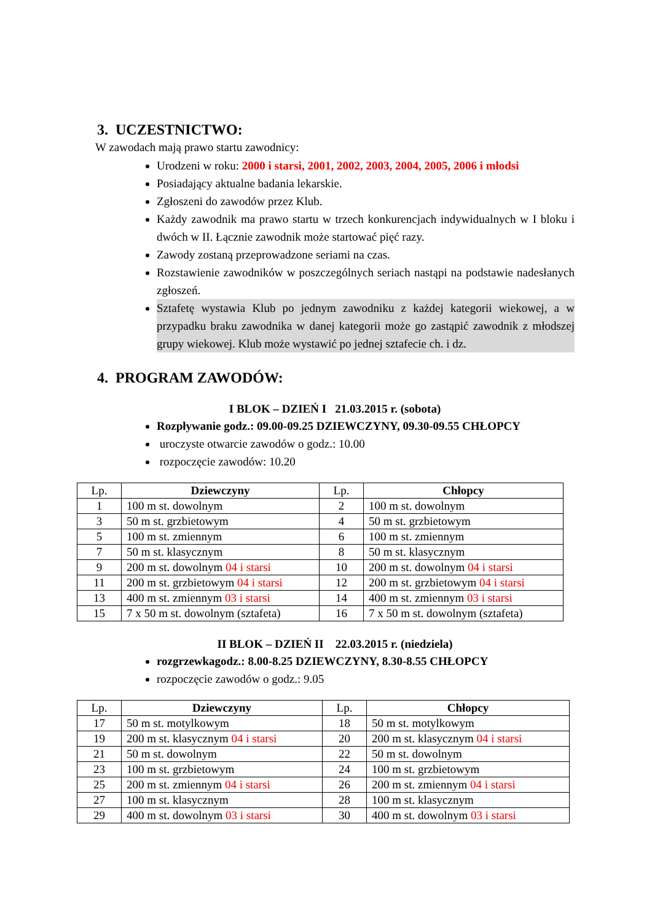3. UCZESTNICTWO:
W zawodach mają prawo startu zawodnicy:
Urodzeni w roku: 2000 i starsi, 2001, 2002, 2003, 2004, 2005, 2006 i młodsi
Posiadający aktualne badania lekarskie.
Zgłoszeni do zawodów przez Klub.
Każdy zawodnik ma prawo startu w trzech konkurencjach indywidualnych w I bloku i dwóch w II. Łącznie zawodnik może startować pięć razy.
Zawody zostaną przeprowadzone seriami na czas.
Rozstawienie zawodników w poszczególnych seriach nastąpi na podstawie nadesłanych zgłoszeń.
Sztafetę wystawia Klub po jednym zawodniku z każdej kategorii wiekowej, a w przypadku braku zawodnika w danej kategorii może go zastąpić zawodnik z młodszej grupy wiekowej. Klub może wystawić po jednej sztafecie ch. i dz.
4. PROGRAM ZAWODÓW:
I BLOK – DZIEŃ I 21.03.2015 r. (sobota)
Rozpływanie godz.: 09.00-09.25 DZIEWCZYNY, 09.30-09.55 CHŁOPCY
uroczyste otwarcie zawodów o godz.: 10.00
rozpoczęcie zawodów: 10.20
| Lp. | Dziewczyny | Lp. | Chłopcy |
| 1 | 100 m st. dowolnym | 2 | 100 m st. dowolnym |
| 3 | 50 m st. grzbietowym | 4 | 50 m st. grzbietowym |
| 5 | 100 m st. zmiennym | 6 | 100 m st. zmiennym |
| 7 | 50 m st. klasycznym | 8 | 50 m st. klasycznym |
| 9 | 200 m st. dowolnym 04 i starsi | 10 | 200 m st. dowolnym 04 i starsi |
| 11 | 200 m st. grzbietowym 04 i starsi | 12 | 200 m st. grzbietowym 04 i starsi |
| 13 | 400 m st. zmiennym 03 i starsi | 14 | 400 m st. zmiennym 03 i starsi |
| 15 | 7 x 50 m st. dowolnym (sztafeta) | 16 | 7 x 50 m st. dowolnym (sztafeta) |
II BLOK – DZIEŃ II 22.03.2015 r. (niedziela)
rozgrzewkagodz.: 8.00-8.25 DZIEWCZYNY, 8.30-8.55 CHŁOPCY
rozpoczęcie zawodów o godz.: 9.05
| Lp. | Dziewczyny | Lp. | Chłopcy |
| 17 | 50 m st. motylkowym | 18 | 50 m st. motylkowym |
| 19 | 200 m st. klasycznym 04 i starsi | 20 | 200 m st. klasycznym 04 i starsi |
| 21 | 50 m st. dowolnym | 22 | 50 m st. dowolnym |
| 23 | 100 m st. grzbietowym | 24 | 100 m st. grzbietowym |
| 25 | 200 m st. zmiennym 04 i starsi | 26 | 200 m st. zmiennym 04 i starsi |
| 27 | 100 m st. klasycznym | 28 | 100 m st. klasycznym |
| 29 | 400 m st. dowolnym 03 i starsi | 30 | 400 m st. dowolnym 03 i starsi |